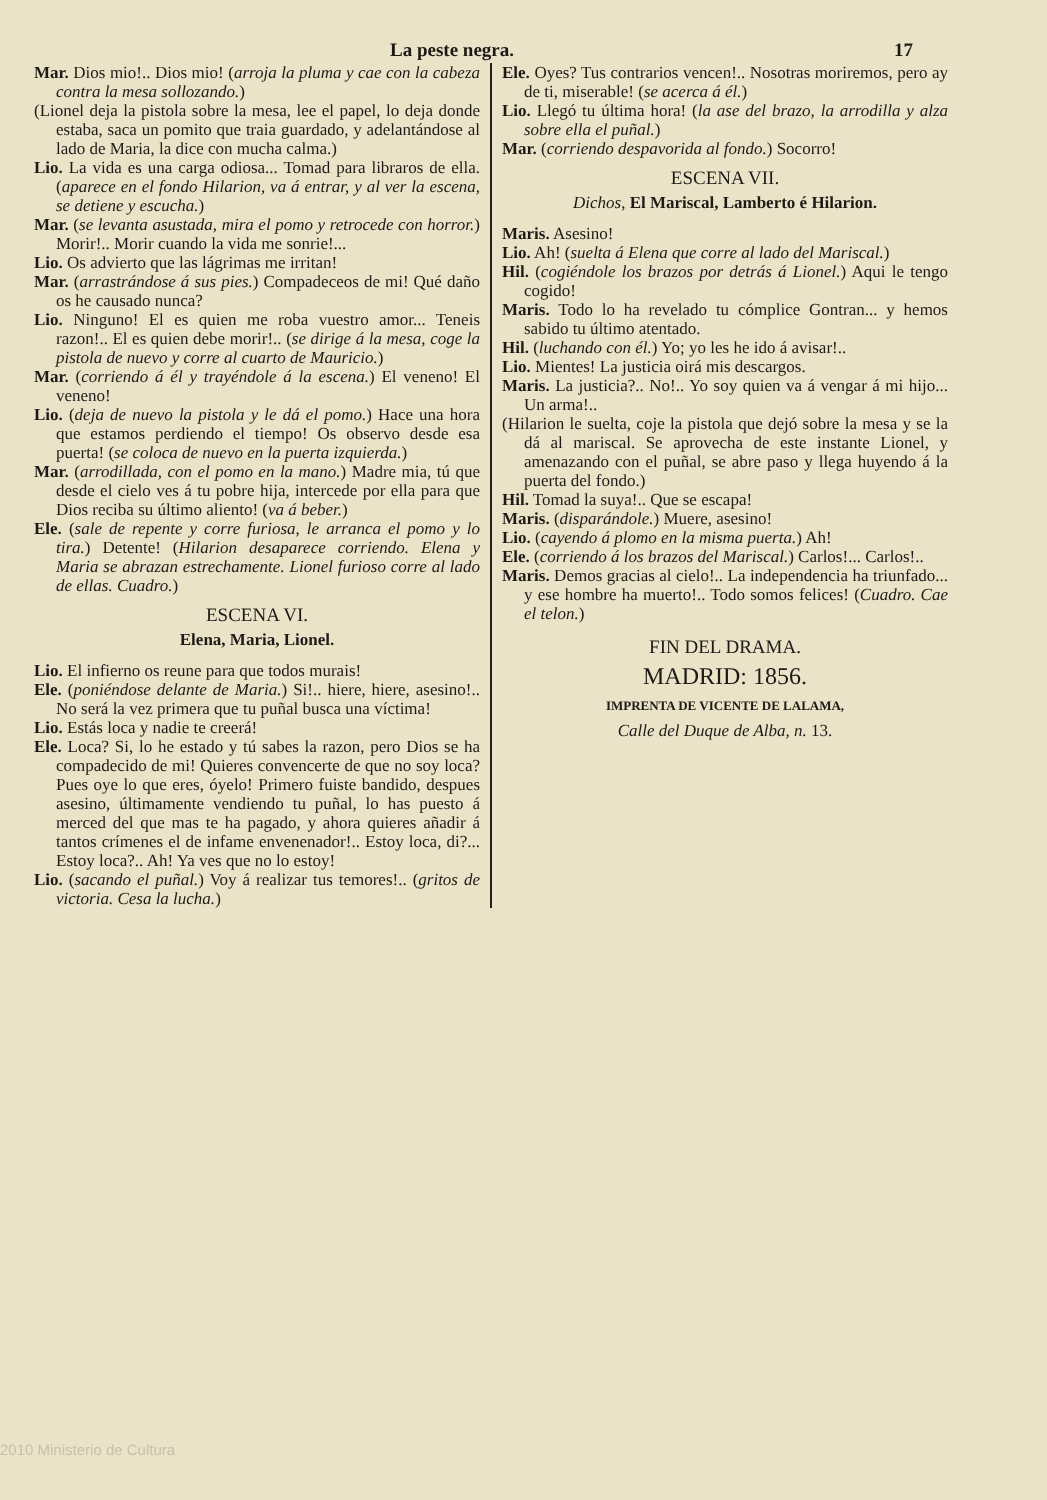La peste negra. 17
Mar. Dios mio!.. Dios mio! (arroja la pluma y cae con la cabeza contra la mesa sollozando.)
(Lionel deja la pistola sobre la mesa, lee el papel, lo deja donde estaba, saca un pomito que traia guardado, y adelantándose al lado de Maria, la dice con mucha calma.)
Lio. La vida es una carga odiosa... Tomad para libraros de ella. (aparece en el fondo Hilarion, va á entrar, y al ver la escena, se detiene y escucha.)
Mar. (se levanta asustada, mira el pomo y retrocede con horror.) Morir!.. Morir cuando la vida me sonrie!...
Lio. Os advierto que las lágrimas me irritan!
Mar. (arrastrándose á sus pies.) Compadeceos de mi! Qué daño os he causado nunca?
Lio. Ninguno! El es quien me roba vuestro amor... Teneis razon!.. El es quien debe morir!.. (se dirige á la mesa, coge la pistola de nuevo y corre al cuarto de Mauricio.)
Mar. (corriendo á él y trayéndole á la escena.) El veneno! El veneno!
Lio. (deja de nuevo la pistola y le dá el pomo.) Hace una hora que estamos perdiendo el tiempo! Os observo desde esa puerta! (se coloca de nuevo en la puerta izquierda.)
Mar. (arrodillada, con el pomo en la mano.) Madre mia, tú que desde el cielo ves á tu pobre hija, intercede por ella para que Dios reciba su último aliento! (va á beber.)
Ele. (sale de repente y corre furiosa, le arranca el pomo y lo tira.) Detente! (Hilarion desaparece corriendo. Elena y Maria se abrazan estrechamente. Lionel furioso corre al lado de ellas. Cuadro.)
ESCENA VI.
Elena, Maria, Lionel.
Lio. El infierno os reune para que todos murais!
Ele. (poniéndose delante de Maria.) Si!.. hiere, hiere, asesino!.. No será la vez primera que tu puñal busca una víctima!
Lio. Estás loca y nadie te creerá!
Ele. Loca? Si, lo he estado y tú sabes la razon, pero Dios se ha compadecido de mi! Quieres convencerte de que no soy loca? Pues oye lo que eres, óyelo! Primero fuiste bandido, despues asesino, últimamente vendiendo tu puñal, lo has puesto á merced del que mas te ha pagado, y ahora quieres añadir á tantos crímenes el de infame envenenador!.. Estoy loca, di?... Estoy loca?.. Ah! Ya ves que no lo estoy!
Lio. (sacando el puñal.) Voy á realizar tus temores!.. (gritos de victoria. Cesa la lucha.)
Ele. Oyes? Tus contrarios vencen!.. Nosotras moriremos, pero ay de ti, miserable! (se acerca á él.)
Lio. Llegó tu última hora! (la ase del brazo, la arrodilla y alza sobre ella el puñal.)
Mar. (corriendo despavorida al fondo.) Socorro!
ESCENA VII.
Dichos, El Mariscal, Lamberto é Hilarion.
Maris. Asesino!
Lio. Ah! (suelta á Elena que corre al lado del Mariscal.)
Hil. (cogiéndole los brazos por detrás á Lionel.) Aqui le tengo cogido!
Maris. Todo lo ha revelado tu cómplice Gontran... y hemos sabido tu último atentado.
Hil. (luchando con él.) Yo; yo les he ido á avisar!..
Lio. Mientes! La justicia oirá mis descargos.
Maris. La justicia?.. No!.. Yo soy quien va á vengar á mi hijo... Un arma!..
(Hilarion le suelta, coje la pistola que dejó sobre la mesa y se la dá al mariscal. Se aprovecha de este instante Lionel, y amenazando con el puñal, se abre paso y llega huyendo á la puerta del fondo.)
Hil. Tomad la suya!.. Que se escapa!
Maris. (disparándole.) Muere, asesino!
Lio. (cayendo á plomo en la misma puerta.) Ah!
Ele. (corriendo á los brazos del Mariscal.) Carlos!... Carlos!..
Maris. Demos gracias al cielo!.. La independencia ha triunfado... y ese hombre ha muerto!.. Todo somos felices! (Cuadro. Cae el telon.)
FIN DEL DRAMA.
MADRID: 1856.
IMPRENTA DE VICENTE DE LALAMA,
Calle del Duque de Alba, n. 13.
2010 Ministerio de Cultura